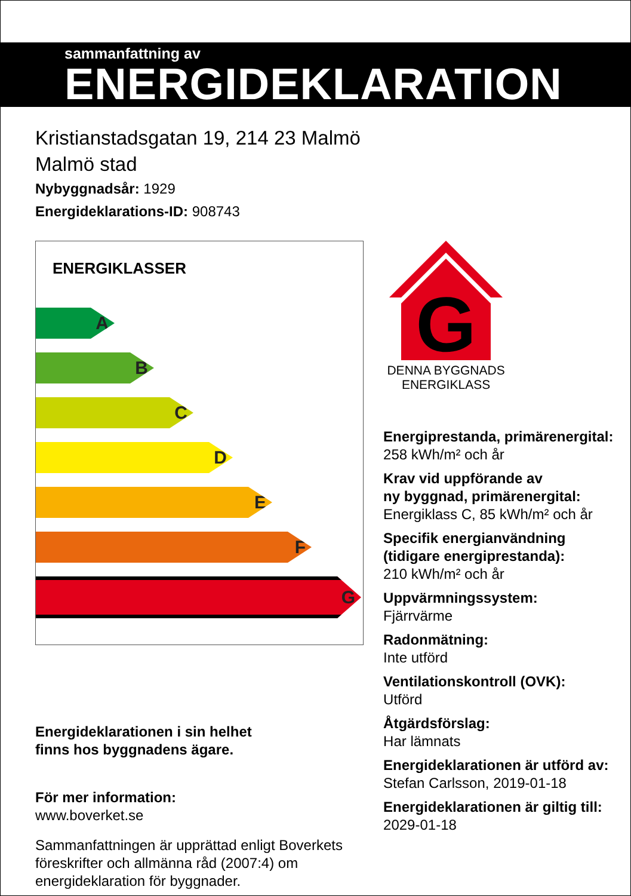sammanfattning av
ENERGIDEKLARATION
Kristianstadsgatan 19, 214 23 Malmö
Malmö stad
Nybyggnadsår: 1929
Energideklarations-ID: 908743
ENERGIKLASSER
A
B
C
D
E
F
G
Energideklarationen i sin helhet
finns hos byggnadens ägare.
För mer information:
www.boverket.se
Sammanfattningen är upprättad enligt Boverkets föreskrifter och allmänna råd (2007:4) om energideklaration för byggnader.
G
DENNA BYGGNADS
ENERGIKLASS
Energiprestanda, primärenergital:
258 kWh/m² och år
Krav vid uppförande av
ny byggnad, primärenergital:
Energiklass C, 85 kWh/m² och år
Specifik energianvändning
(tidigare energiprestanda):
210 kWh/m² och år
Uppvärmningssystem:
Fjärrvärme
Radonmätning:
Inte utförd
Ventilationskontroll (OVK):
Utförd
Åtgärdsförslag:
Har lämnats
Energideklarationen är utförd av:
Stefan Carlsson, 2019-01-18
Energideklarationen är giltig till:
2029-01-18